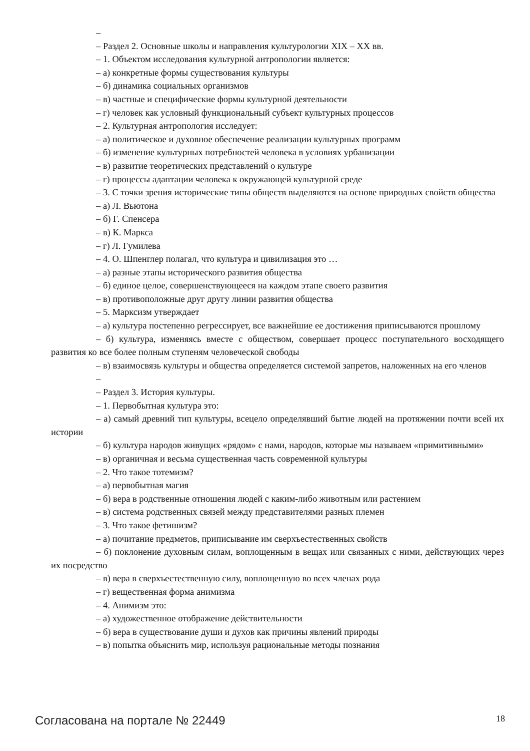–
– Раздел 2. Основные школы и направления культурологии XIX – XX вв.
– 1. Объектом исследования культурной антропологии является:
– а) конкретные формы существования культуры
– б) динамика социальных организмов
– в) частные и специфические формы культурной деятельности
– г) человек как условный функциональный субъект культурных процессов
– 2. Культурная антропология исследует:
– а) политическое и духовное обеспечение реализации культурных программ
– б) изменение культурных потребностей человека в условиях урбанизации
– в) развитие теоретических представлений о культуре
– г) процессы адаптации человека к окружающей культурной среде
– 3. С точки зрения исторические типы обществ выделяются на основе природных свойств общества
– а) Л. Вьютона
– б) Г. Спенсера
– в) К. Маркса
– г) Л. Гумилева
– 4. О. Шпенглер полагал, что культура и цивилизация это …
– а) разные этапы исторического развития общества
– б) единое целое, совершенствующееся на каждом этапе своего развития
– в) противоположные друг другу линии развития общества
– 5. Марксизм утверждает
– а) культура постепенно регрессирует, все важнейшие ее достижения приписываются прошлому
– б) культура, изменяясь вместе с обществом, совершает процесс поступательного восходящего развития ко все более полным ступеням человеческой свободы
– в) взаимосвязь культуры и общества определяется системой запретов, наложенных на его членов
–
– Раздел 3. История культуры.
– 1. Первобытная культура это:
– а) самый древний тип культуры, всецело определявший бытие людей на протяжении почти всей их истории
– б) культура народов живущих «рядом» с нами, народов, которые мы называем «примитивными»
– в) органичная и весьма существенная часть современной культуры
– 2. Что такое тотемизм?
– а) первобытная магия
– б) вера в родственные отношения людей с каким-либо животным или растением
– в) система родственных связей между представителями разных племен
– 3. Что такое фетишизм?
– а) почитание предметов, приписывание им сверхъестественных свойств
– б) поклонение духовным силам, воплощенным в вещах или связанных с ними, действующих через их посредство
– в) вера в сверхъестественную силу, воплощенную во всех членах рода
– г) вещественная форма анимизма
– 4. Анимизм это:
– а) художественное отображение действительности
– б) вера в существование души и духов как причины явлений природы
– в) попытка объяснить мир, используя рациональные методы познания
Согласована на портале № 22449 18